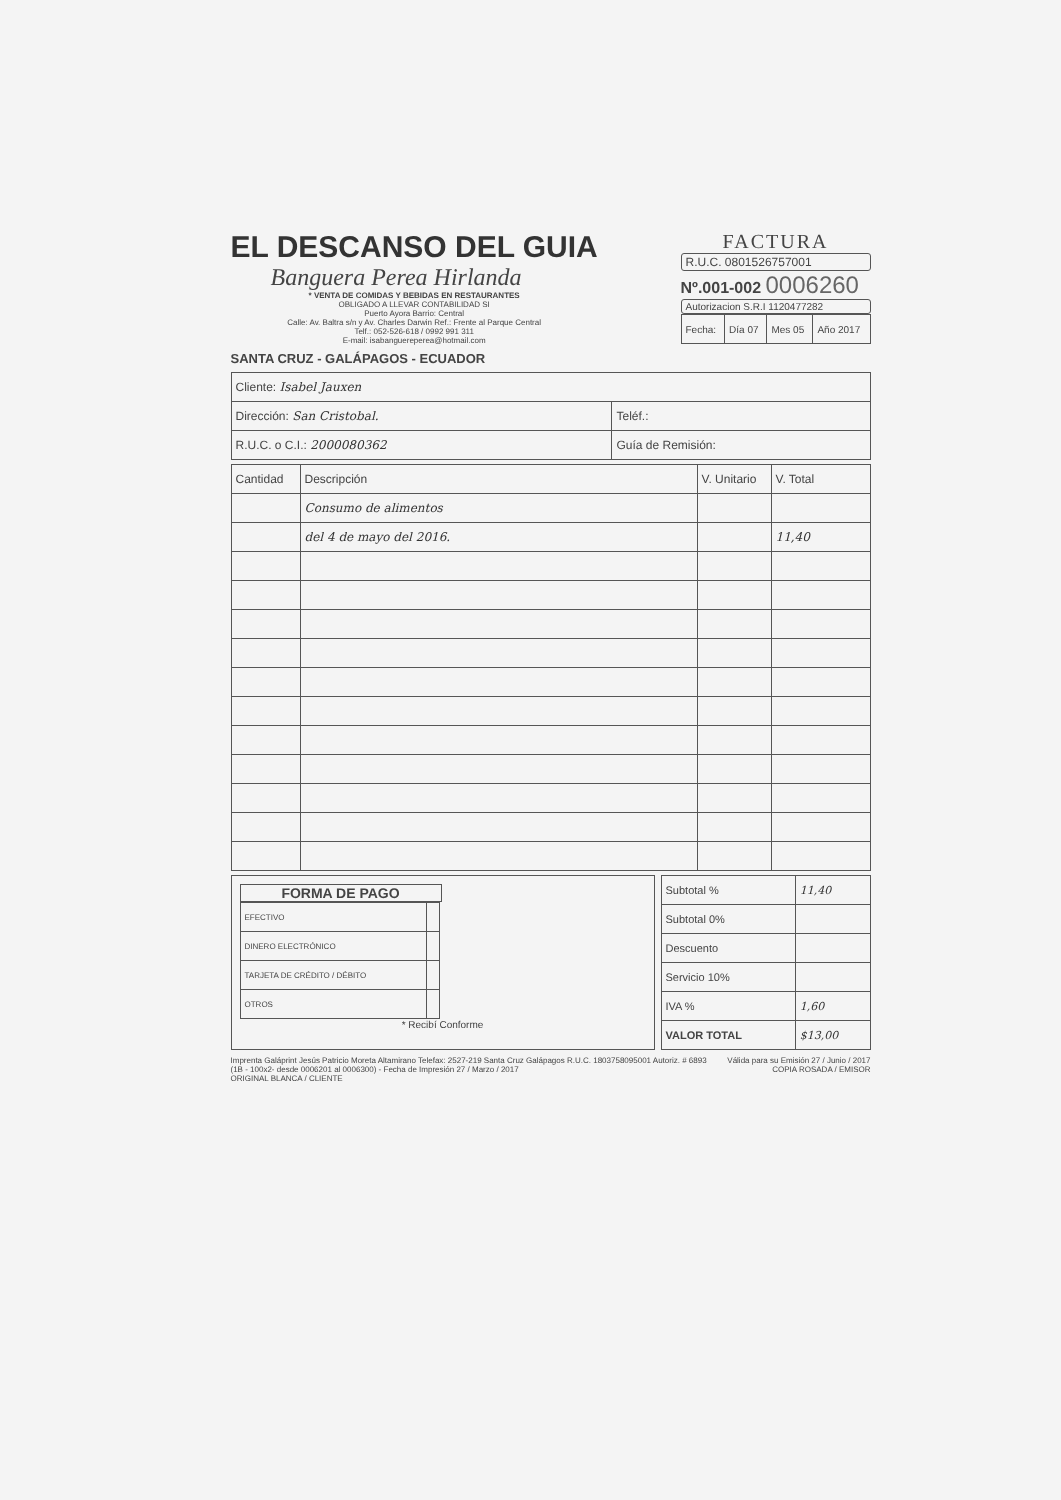EL DESCANSO DEL GUIA
Banguera Perea Hirlanda
* VENTA DE COMIDAS Y BEBIDAS EN RESTAURANTES
OBLIGADO A LLEVAR CONTABILIDAD SI
Puerto Ayora Barrio: Central
Calle: Av. Baltra s/n y Av. Charles Darwin Ref.: Frente al Parque Central
Telf.: 052-526-618 / 0992 991 311
E-mail: isabanguereperea@hotmail.com
SANTA CRUZ - GALÁPAGOS - ECUADOR
FACTURA
R.U.C. 0801526757001
Nº.001-002 0006260
Autorizacion S.R.I 1120477282
| Fecha: | Día 07 | Mes 05 | Año 2017 |
| Cliente: Isabel Jauxen | |
| Dirección: San Cristobal. | Teléf.: |
| R.U.C. o C.I.: 2000080362 | Guía de Remisión: |
| Cantidad | Descripción | V. Unitario | V. Total |
| --- | --- | --- | --- |
| | Consumo de alimentos | | |
| | del 4 de mayo del 2016. | | 11,40 |
FORMA DE PAGO
| EFECTIVO | |
| DINERO ELECTRÓNICO | |
| TARJETA DE CRÉDITO / DÉBITO | |
| OTROS | |
* Recibí Conforme
| Subtotal % | 11,40 |
| Subtotal 0% | |
| Descuento | |
| Servicio 10% | |
| IVA % | 1,60 |
| VALOR TOTAL | $13,00 |
Imprenta Galáprint Jesús Patricio Moreta Altamirano Telefax: 2527-219 Santa Cruz Galápagos R.U.C. 1803758095001 Autoriz. # 6893
(1B - 100x2- desde 0006201 al 0006300) - Fecha de Impresión 27 / Marzo / 2017
ORIGINAL BLANCA / CLIENTE
Válida para su Emisión 27 / Junio / 2017
COPIA ROSADA / EMISOR